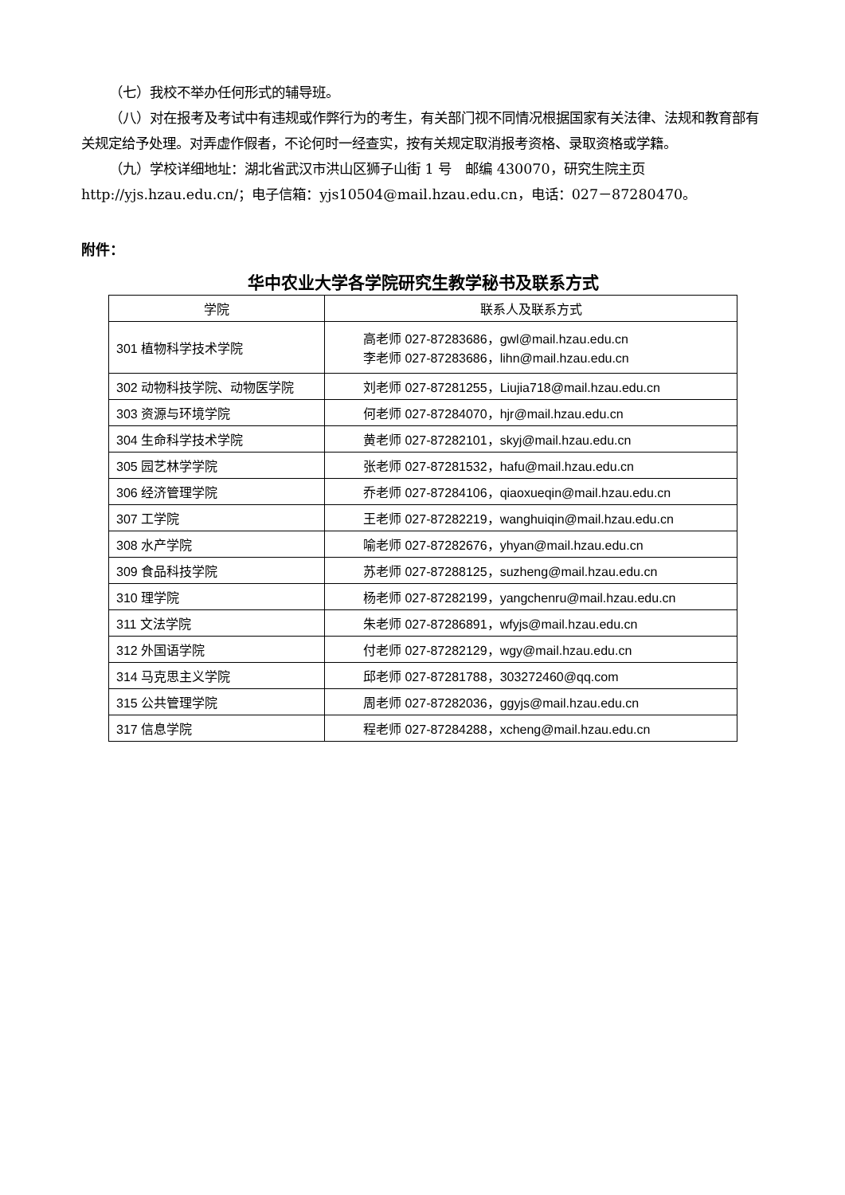（七）我校不举办任何形式的辅导班。
（八）对在报考及考试中有违规或作弊行为的考生，有关部门视不同情况根据国家有关法律、法规和教育部有关规定给予处理。对弄虚作假者，不论何时一经查实，按有关规定取消报考资格、录取资格或学籍。
（九）学校详细地址：湖北省武汉市洪山区狮子山街 1 号　邮编 430070，研究生院主页 http://yjs.hzau.edu.cn/；电子信箱：yjs10504@mail.hzau.edu.cn，电话：027－87280470。
附件：
华中农业大学各学院研究生教学秘书及联系方式
| 学院 | 联系人及联系方式 |
| --- | --- |
| 301 植物科学技术学院 | 高老师 027-87283686，gwl@mail.hzau.edu.cn 李老师 027-87283686，lihn@mail.hzau.edu.cn |
| 302 动物科技学院、动物医学院 | 刘老师 027-87281255，Liujia718@mail.hzau.edu.cn |
| 303 资源与环境学院 | 何老师 027-87284070，hjr@mail.hzau.edu.cn |
| 304 生命科学技术学院 | 黄老师 027-87282101，skyj@mail.hzau.edu.cn |
| 305 园艺林学学院 | 张老师 027-87281532，hafu@mail.hzau.edu.cn |
| 306 经济管理学院 | 乔老师 027-87284106，qiaoxueqin@mail.hzau.edu.cn |
| 307 工学院 | 王老师 027-87282219，wanghuiqin@mail.hzau.edu.cn |
| 308 水产学院 | 喻老师 027-87282676，yhyan@mail.hzau.edu.cn |
| 309 食品科技学院 | 苏老师 027-87288125，suzheng@mail.hzau.edu.cn |
| 310 理学院 | 杨老师 027-87282199，yangchenru@mail.hzau.edu.cn |
| 311 文法学院 | 朱老师 027-87286891，wfyjs@mail.hzau.edu.cn |
| 312 外国语学院 | 付老师 027-87282129，wgy@mail.hzau.edu.cn |
| 314 马克思主义学院 | 邱老师 027-87281788，303272460@qq.com |
| 315 公共管理学院 | 周老师 027-87282036，ggyjs@mail.hzau.edu.cn |
| 317 信息学院 | 程老师 027-87284288，xcheng@mail.hzau.edu.cn |